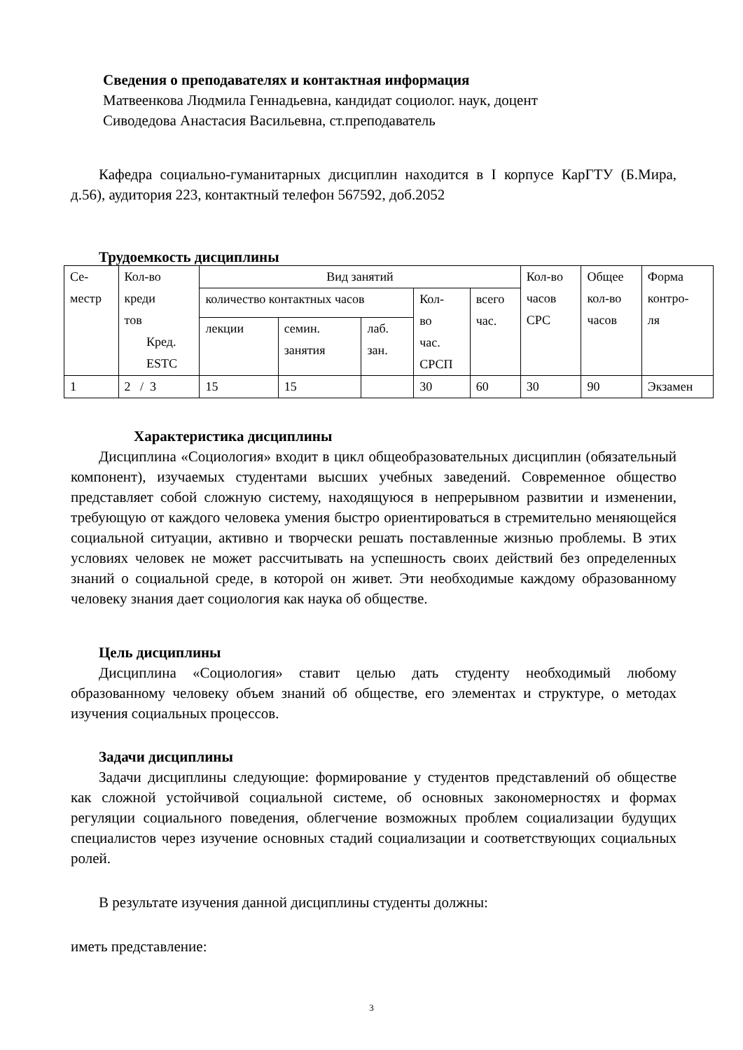Сведения о преподавателях и контактная информация
Матвеенкова Людмила Геннадьевна, кандидат социолог. наук, доцент
Сиводедова Анастасия Васильевна, ст.преподаватель
Кафедра социально-гуманитарных дисциплин находится в I корпусе КарГТУ (Б.Мира, д.56), аудитория 223, контактный телефон 567592, доб.2052
Трудоемкость дисциплины
| Се- местр | Кол-во креди тов Кред. ESTC | Вид занятий | | | | | Кол-во часов СРС | Общее кол-во часов | Форма контро- ля |
| | | количество контактных часов | | | Кол- во час. СРСП | всего час. | | | |
| | | лекции | семин. занятия | лаб. зан. | | | | | |
| 1 | 2 / 3 | 15 | 15 | | 30 | 60 | 30 | 90 | Экзамен |
Характеристика дисциплины
Дисциплина «Социология» входит в цикл общеобразовательных дисциплин (обязательный компонент), изучаемых студентами высших учебных заведений. Современное общество представляет собой сложную систему, находящуюся в непрерывном развитии и изменении, требующую от каждого человека умения быстро ориентироваться в стремительно меняющейся социальной ситуации, активно и творчески решать поставленные жизнью проблемы. В этих условиях человек не может рассчитывать на успешность своих действий без определенных знаний о социальной среде, в которой он живет. Эти необходимые каждому образованному человеку знания дает социология как наука об обществе.
Цель дисциплины
Дисциплина «Социология» ставит целью дать студенту необходимый любому образованному человеку объем знаний об обществе, его элементах и структуре, о методах изучения социальных процессов.
Задачи дисциплины
Задачи дисциплины следующие: формирование у студентов представлений об обществе как сложной устойчивой социальной системе, об основных закономерностях и формах регуляции социального поведения, облегчение возможных проблем социализации будущих специалистов через изучение основных стадий социализации и соответствующих социальных ролей.
В результате изучения данной дисциплины студенты должны:
иметь представление:
3